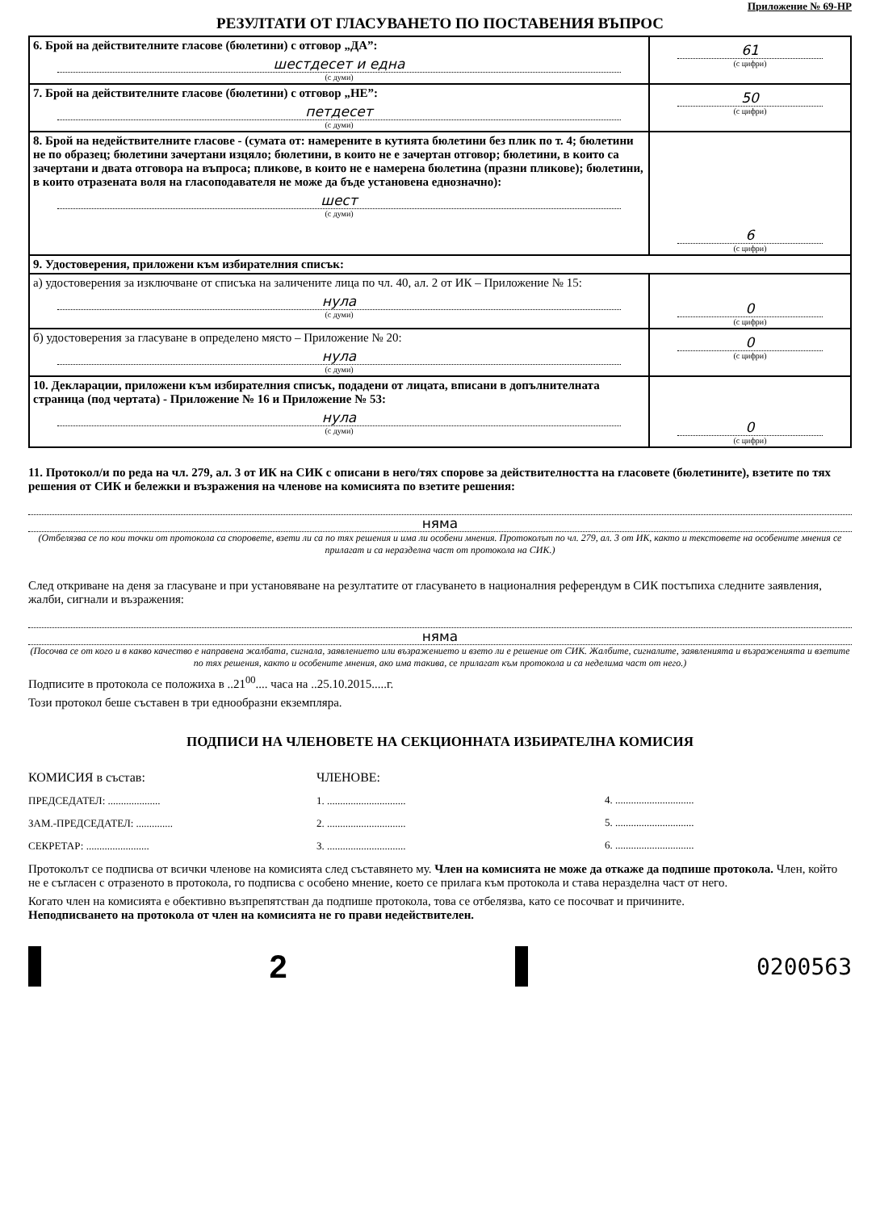Приложение № 69-НР
РЕЗУЛТАТИ ОТ ГЛАСУВАНЕТО ПО ПОСТАВЕНИЯ ВЪПРОС
| 6. Брой на действителните гласове (бюлетини) с отговор „ДА”: шестдесет и една (с думи) | 61 (с цифри) |
| 7. Брой на действителните гласове (бюлетини) с отговор „НЕ”: петдесет (с думи) | 50 (с цифри) |
| 8. Брой на недействителните гласове - (сумата от: намерените в кутията бюлетини без плик по т. 4; бюлетини не по образец; бюлетини зачертани изцяло; бюлетини, в които не е зачертан отговор; бюлетини, в които са зачертани и двата отговора на въпроса; пликове, в които не е намерена бюлетина (празни пликове); бюлетини, в които отразената воля на гласоподавателя не може да бъде установена еднозначно): шест (с думи) | 6 (с цифри) |
| 9. Удостоверения, приложени към избирателния списък: | |
| а) удостоверения за изключване от списъка на заличените лица по чл. 40, ал. 2 от ИК – Приложение № 15: нула (с думи) | 0 (с цифри) |
| б) удостоверения за гласуване в определено място – Приложение № 20: нула (с думи) | 0 (с цифри) |
| 10. Декларации, приложени към избирателния списък, подадени от лицата, вписани в допълнителната страница (под чертата) - Приложение № 16 и Приложение № 53: нула (с думи) | 0 (с цифри) |
11. Протокол/и по реда на чл. 279, ал. 3 от ИК на СИК с описани в него/тях спорове за действителността на гласовете (бюлетините), взетите по тях решения от СИК и бележки и възражения на членове на комисията по взетите решения:
няма
(Отбелязва се по кои точки от протокола са споровете, взети ли са по тях решения и има ли особени мнения. Протоколът по чл. 279, ал. 3 от ИК, както и текстовете на особените мнения се прилагат и са неразделна част от протокола на СИК.)
След откриване на деня за гласуване и при установяване на резултатите от гласуването в националния референдум в СИК постъпиха следните заявления, жалби, сигнали и възражения:
няма
(Посочва се от кого и в какво качество е направена жалбата, сигнала, заявлението или възражението и взето ли е решение от СИК. Жалбите, сигналите, заявленията и възраженията и взетите по тях решения, както и особените мнения, ако има такива, се прилагат към протокола и са неделима част от него.)
Подписите в протокола се положиха в ..21<sup>00</sup>.... часа на ..25.10.2015.....г.
Този протокол беше съставен в три еднообразни екземпляра.
ПОДПИСИ НА ЧЛЕНОВЕТЕ НА СЕКЦИОННАТА ИЗБИРАТЕЛНА КОМИСИЯ
КОМИСИЯ в състав:
ПРЕДСЕДАТЕЛ: ....................
ЗАМ.-ПРЕДСЕДАТЕЛ: ..............
СЕКРЕТАР: ........................
ЧЛЕНОВЕ:
1. ..............................
2. ..............................
3. ..............................
4. ..............................
5. ..............................
6. ..............................
Протоколът се подписва от всички членове на комисията след съставянето му. Член на комисията не може да откаже да подпише протокола. Член, който не е съгласен с отразеното в протокола, го подписва с особено мнение, което се прилага към протокола и става неразделна част от него.
Когато член на комисията е обективно възпрепятстван да подпише протокола, това се отбелязва, като се посочват и причините.
Неподписването на протокола от член на комисията не го прави недействителен.
2
0200563